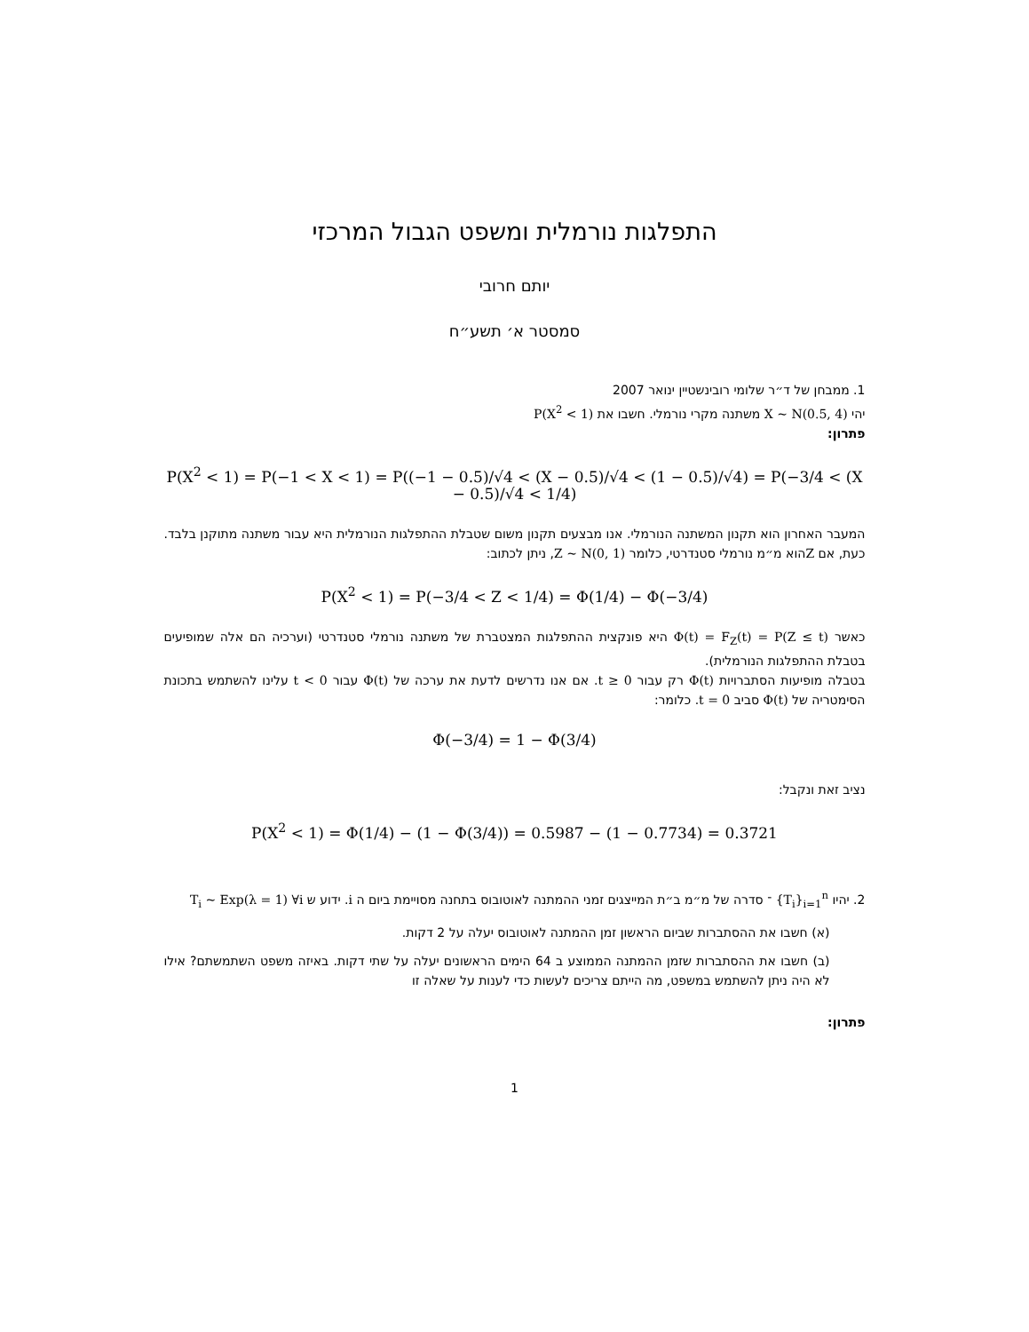התפלגות נורמלית ומשפט הגבול המרכזי
יותם חרובי
סמסטר א׳ תשע״ח
1. ממבחן של ד״ר שלומי רובינשטיין ינואר 2007
יהי X ~ N(0.5, 4) משתנה מקרי נורמלי. חשבו את P(X<sup>2</sup> < 1)
פתרון:
P(X<sup>2</sup> < 1) = P(−1 < X < 1) = P((−1 − 0.5)/√4 < (X − 0.5)/√4 < (1 − 0.5)/√4) = P(−3/4 < (X − 0.5)/√4 < 1/4)
המעבר האחרון הוא תקנון המשתנה הנורמלי. אנו מבצעים תקנון משום שטבלת ההתפלגות הנורמלית היא עבור משתנה מתוקנן בלבד. כעת, אם Zהוא מ״מ נורמלי סטנדרטי, כלומר Z ~ N(0, 1), ניתן לכתוב:
P(X<sup>2</sup> < 1) = P(−3/4 < Z < 1/4) = Φ(1/4) − Φ(−3/4)
כאשר Φ(t) = F<sub>Z</sub>(t) = P(Z ≤ t) היא פונקצית ההתפלגות המצטברת של משתנה נורמלי סטנדרטי (וערכיה הם אלה שמופיעים בטבלת ההתפלגות הנורמלית).
בטבלה מופיעות הסתברויות Φ(t) רק עבור t ≥ 0. אם אנו נדרשים לדעת את ערכה של Φ(t) עבור t < 0 עלינו להשתמש בתכונת הסימטריה של Φ(t) סביב t = 0. כלומר:
Φ(−3/4) = 1 − Φ(3/4)
נציב זאת ונקבל:
P(X<sup>2</sup> < 1) = Φ(1/4) − (1 − Φ(3/4)) = 0.5987 − (1 − 0.7734) = 0.3721
2. יהיו {T<sub>i</sub>}<sub>i=1</sub><sup>n</sup> ־ סדרה של מ״מ ב״ת המייצגים זמני ההמתנה לאוטובוס בתחנה מסויימת ביום ה i. ידוע ש T<sub>i</sub> ~ Exp(λ = 1) ∀i
(א) חשבו את ההסתברות שביום הראשון זמן ההמתנה לאוטובוס יעלה על 2 דקות.
(ב) חשבו את ההסתברות שזמן ההמתנה הממוצע ב 64 הימים הראשונים יעלה על שתי דקות. באיזה משפט השתמשתם? אילו לא היה ניתן להשתמש במשפט, מה הייתם צריכים לעשות כדי לענות על שאלה זו
פתרון:
1